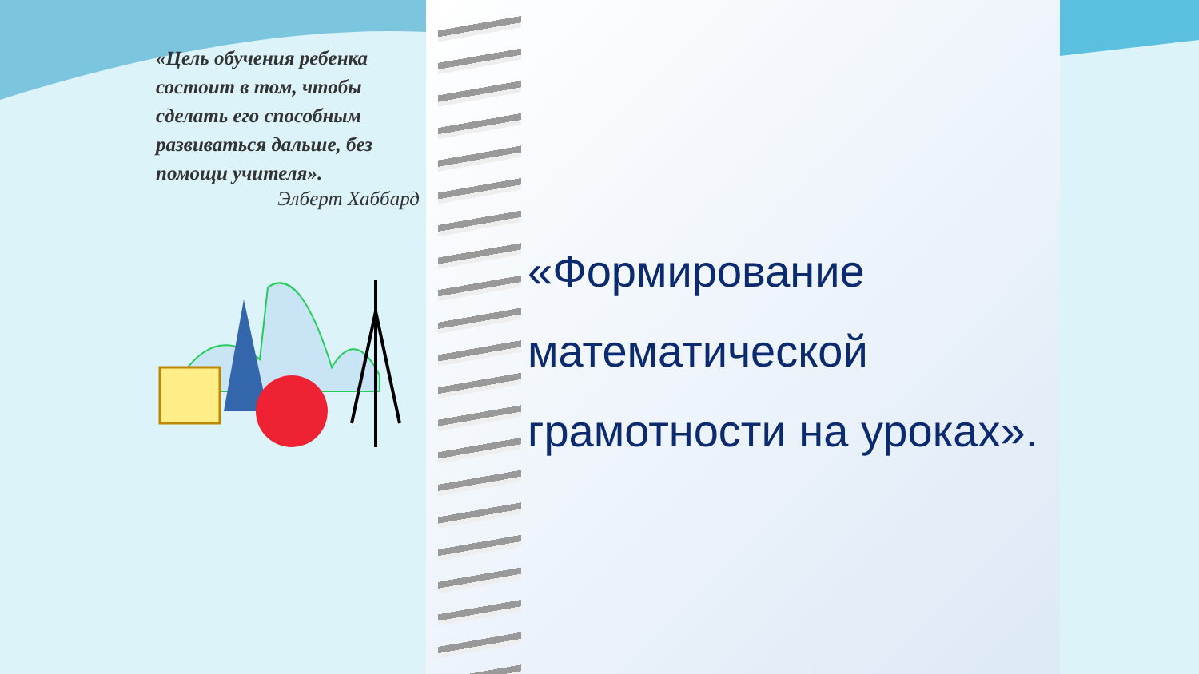«Цель обучения ребенка состоит в том, чтобы сделать его способным развиваться дальше, без помощи учителя».
Элберт Хаббард
«Формирование математической грамотности на уроках».